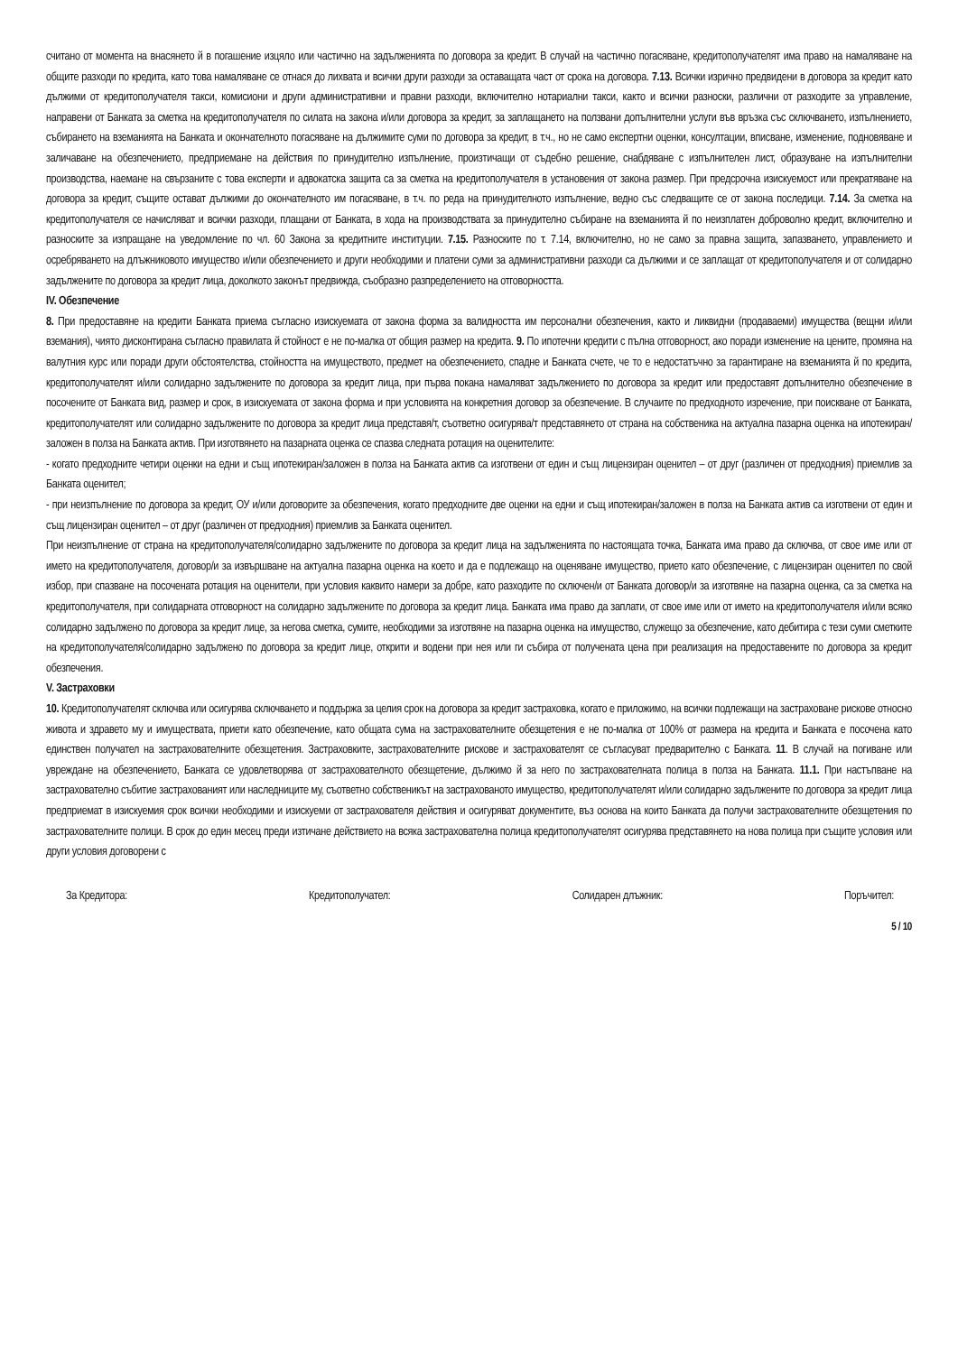считано от момента на внасянето й в погашение изцяло или частично на задълженията по договора за кредит. В случай на частично погасяване, кредитополучателят има право на намаляване на общите разходи по кредита, като това намаляване се отнася до лихвата и всички други разходи за оставащата част от срока на договора. 7.13. Всички изрично предвидени в договора за кредит като дължими от кредитополучателя такси, комисиони и други административни и правни разходи, включително нотариални такси, както и всички разноски, различни от разходите за управление, направени от Банката за сметка на кредитополучателя по силата на закона и/или договора за кредит, за заплащането на ползвани допълнителни услуги във връзка със сключването, изпълнението, събирането на вземанията на Банката и окончателното погасяване на дължимите суми по договора за кредит, в т.ч., но не само експертни оценки, консултации, вписване, изменение, подновяване и заличаване на обезпечението, предприемане на действия по принудително изпълнение, произтичащи от съдебно решение, снабдяване с изпълнителен лист, образуване на изпълнителни производства, наемане на свързаните с това експерти и адвокатска защита са за сметка на кредитополучателя в установения от закона размер. При предсрочна изискуемост или прекратяване на договора за кредит, същите остават дължими до окончателното им погасяване, в т.ч. по реда на принудителното изпълнение, ведно със следващите се от закона последици. 7.14. За сметка на кредитополучателя се начисляват и всички разходи, плащани от Банката, в хода на производствата за принудително събиране на вземанията й по неизплатен доброволно кредит, включително и разноските за изпращане на уведомление по чл. 60 Закона за кредитните институции. 7.15. Разноските по т. 7.14, включително, но не само за правна защита, запазването, управлението и осребряването на длъжниковото имущество и/или обезпечението и други необходими и платени суми за административни разходи са дължими и се заплащат от кредитополучателя и от солидарно задължените по договора за кредит лица, доколкото законът предвижда, съобразно разпределението на отговорността.
IV. Обезпечение
8. При предоставяне на кредити Банката приема съгласно изискуемата от закона форма за валидността им персонални обезпечения, както и ликвидни (продаваеми) имущества (вещни и/или вземания), чиято дисконтирана съгласно правилата й стойност е не по-малка от общия размер на кредита. 9. По ипотечни кредити с пълна отговорност, ако поради изменение на цените, промяна на валутния курс или поради други обстоятелства, стойността на имуществото, предмет на обезпечението, спадне и Банката счете, че то е недостатъчно за гарантиране на вземанията й по кредита, кредитополучателят и/или солидарно задължените по договора за кредит лица, при първа покана намаляват задължението по договора за кредит или предоставят допълнително обезпечение в посочените от Банката вид, размер и срок, в изискуемата от закона форма и при условията на конкретния договор за обезпечение. В случаите по предходното изречение, при поискване от Банката, кредитополучателят или солидарно задължените по договора за кредит лица представя/т, съответно осигурява/т представянето от страна на собственика на актуална пазарна оценка на ипотекиран/заложен в полза на Банката актив. При изготвянето на пазарната оценка се спазва следната ротация на оценителите:
- когато предходните четири оценки на едни и същ ипотекиран/заложен в полза на Банката актив са изготвени от един и същ лицензиран оценител – от друг (различен от предходния) приемлив за Банката оценител;
- при неизпълнение по договора за кредит, ОУ и/или договорите за обезпечения, когато предходните две оценки на едни и същ ипотекиран/заложен в полза на Банката актив са изготвени от един и същ лицензиран оценител – от друг (различен от предходния) приемлив за Банката оценител.
При неизпълнение от страна на кредитополучателя/солидарно задължените по договора за кредит лица на задълженията по настоящата точка, Банката има право да сключва, от свое име или от името на кредитополучателя, договор/и за извършване на актуална пазарна оценка на което и да е подлежащо на оценяване имущество, прието като обезпечение, с лицензиран оценител по свой избор, при спазване на посочената ротация на оценители, при условия каквито намери за добре, като разходите по сключен/и от Банката договор/и за изготвяне на пазарна оценка, са за сметка на кредитополучателя, при солидарната отговорност на солидарно задължените по договора за кредит лица. Банката има право да заплати, от свое име или от името на кредитополучателя и/или всяко солидарно задължено по договора за кредит лице, за негова сметка, сумите, необходими за изготвяне на пазарна оценка на имущество, служещо за обезпечение, като дебитира с тези суми сметките на кредитополучателя/солидарно задължено по договора за кредит лице, открити и водени при нея или ги събира от получената цена при реализация на предоставените по договора за кредит обезпечения.
V. Застраховки
10. Кредитополучателят сключва или осигурява сключването и поддържа за целия срок на договора за кредит застраховка, когато е приложимо, на всички подлежащи на застраховане рискове относно живота и здравето му и имуществата, приети като обезпечение, като общата сума на застрахователните обезщетения е не по-малка от 100% от размера на кредита и Банката е посочена като единствен получател на застрахователните обезщетения. Застраховките, застрахователните рискове и застрахователят се съгласуват предварително с Банката. 11. В случай на погиване или увреждане на обезпечението, Банката се удовлетворява от застрахователното обезщетение, дължимо й за него по застрахователната полица в полза на Банката. 11.1. При настъпване на застрахователно събитие застрахованият или наследниците му, съответно собственикът на застрахованото имущество, кредитополучателят и/или солидарно задължените по договора за кредит лица предприемат в изискуемия срок всички необходими и изискуеми от застрахователя действия и осигуряват документите, въз основа на които Банката да получи застрахователните обезщетения по застрахователните полици. В срок до един месец преди изтичане действието на всяка застрахователна полица кредитополучателят осигурява представянето на нова полица при същите условия или други условия договорени с
За Кредитора: Кредитополучател: Солидарен длъжник: Поръчител:
5 / 10